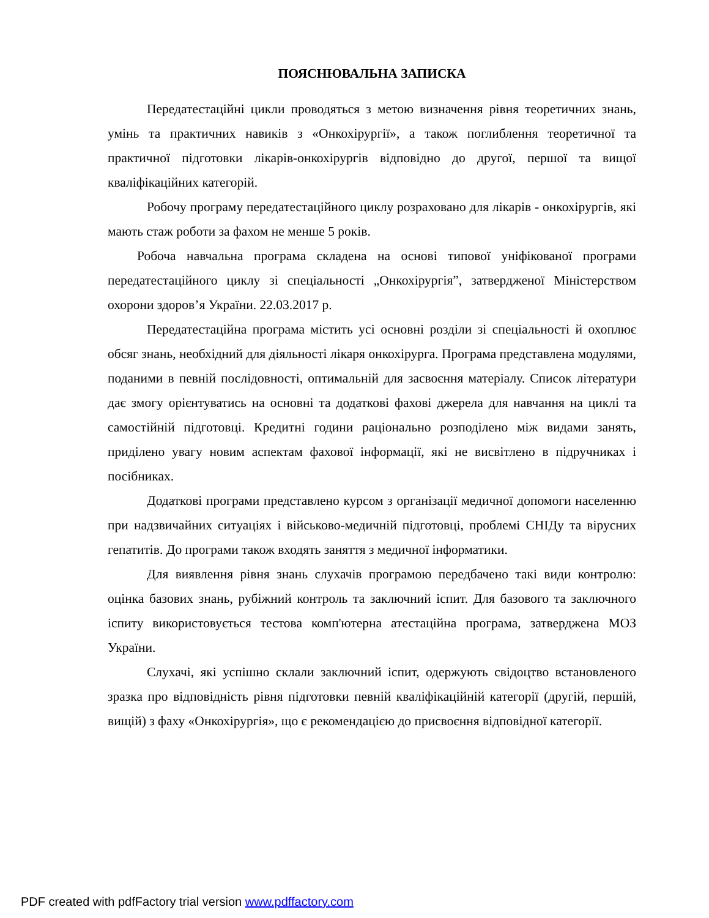ПОЯСНЮВАЛЬНА ЗАПИСКА
Передатестаційні цикли проводяться з метою визначення рівня теоретичних знань, умінь та практичних навиків з «Онкохірургії», а також поглиблення теоретичної та практичної підготовки лікарів-онкохірургів відповідно до другої, першої та вищої кваліфікаційних категорій.
Робочу програму передатестаційного циклу розраховано для лікарів - онкохірургів, які мають стаж роботи за фахом не менше 5 років.
Робоча навчальна програма складена на основі типової уніфікованої програми передатестаційного циклу зі спеціальності „Онкохірургія”, затвердженої Міністерством охорони здоров’я України. 22.03.2017 р.
Передатестаційна програма містить усі основні розділи зі спеціальності й охоплює обсяг знань, необхідний для діяльності лікаря онкохірурга. Програма представлена модулями, поданими в певній послідовності, оптимальній для засвоєння матеріалу. Список літератури дає змогу орієнтуватись на основні та додаткові фахові джерела для навчання на циклі та самостійній підготовці. Кредитні години раціонально розподілено між видами занять, приділено увагу новим аспектам фахової інформації, які не висвітлено в підручниках і посібниках.
Додаткові програми представлено курсом з організації медичної допомоги населенню при надзвичайних ситуаціях і військово-медичній підготовці, проблемі СНІДу та вірусних гепатитів. До програми також входять заняття з медичної інформатики.
Для виявлення рівня знань слухачів програмою передбачено такі види контролю: оцінка базових знань, рубіжний контроль та заключний іспит. Для базового та заключного іспиту використовується тестова комп'ютерна атестаційна програма, затверджена МОЗ України.
Слухачі, які успішно склали заключний іспит, одержують свідоцтво встановленого зразка про відповідність рівня підготовки певній кваліфікаційній категорії (другій, першій, вищій) з фаху «Онкохірургія», що є рекомендацією до присвоєння відповідної категорії.
PDF created with pdfFactory trial version www.pdffactory.com